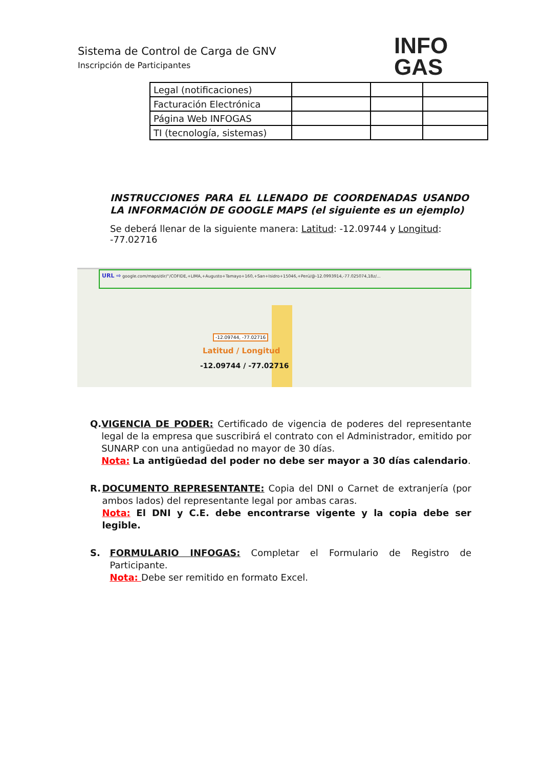Sistema de Control de Carga de GNV
Inscripción de Participantes
INFO
GAS
| Legal (notificaciones) | | | |
| Facturación Electrónica | | | |
| Página Web INFOGAS | | | |
| TI (tecnología, sistemas) | | | |
INSTRUCCIONES PARA EL LLENADO DE COORDENADAS USANDO LA INFORMACIÓN DE GOOGLE MAPS (el siguiente es un ejemplo)
Se deberá llenar de la siguiente manera: Latitud: -12.09744 y Longitud: -77.02716
URL ⇨ google.com/maps/dir/''/COFIDE,+LIMA,+Augusto+Tamayo+160,+San+Isidro+15046,+Perú/@-12.0993914,-77.025074,18z/...
-12.09744, -77.02716
Latitud / Longitud
-12.09744 / -77.02716
Q. VIGENCIA DE PODER: Certificado de vigencia de poderes del representante legal de la empresa que suscribirá el contrato con el Administrador, emitido por SUNARP con una antigüedad no mayor de 30 días.
Nota: La antigüedad del poder no debe ser mayor a 30 días calendario.
R. DOCUMENTO REPRESENTANTE: Copia del DNI o Carnet de extranjería (por ambos lados) del representante legal por ambas caras.
Nota: El DNI y C.E. debe encontrarse vigente y la copia debe ser legible.
S. FORMULARIO INFOGAS: Completar el Formulario de Registro de Participante.
Nota: Debe ser remitido en formato Excel.